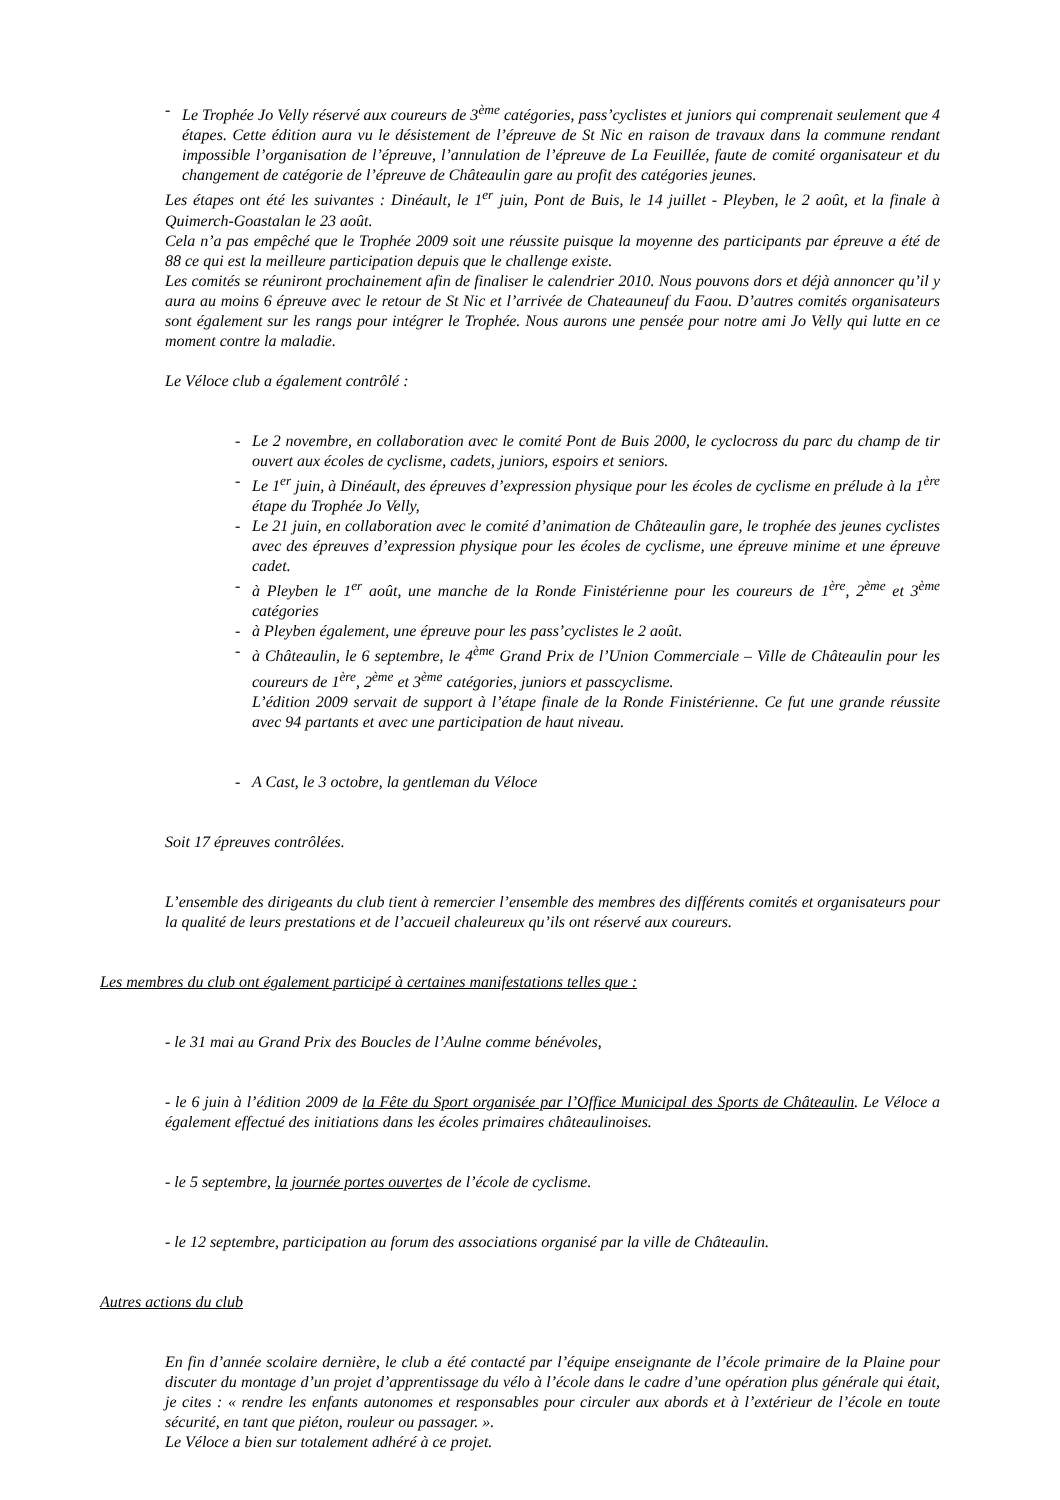- Le Trophée Jo Velly réservé aux coureurs de 3<sup>ème</sup> catégories, pass’cyclistes et juniors qui comprenait seulement que 4 étapes. Cette édition aura vu le désistement de l’épreuve de St Nic en raison de travaux dans la commune rendant impossible l’organisation de l’épreuve, l’annulation de l’épreuve de La Feuillée, faute de comité organisateur et du changement de catégorie de l’épreuve de Châteaulin gare au profit des catégories jeunes.
Les étapes ont été les suivantes : Dinéault, le 1<sup>er</sup> juin, Pont de Buis, le 14 juillet - Pleyben, le 2 août, et la finale à Quimerch-Goastalan le 23 août.
Cela n’a pas empêché que le Trophée 2009 soit une réussite puisque la moyenne des participants par épreuve a été de 88 ce qui est la meilleure participation depuis que le challenge existe.
Les comités se réuniront prochainement afin de finaliser le calendrier 2010. Nous pouvons dors et déjà annoncer qu’il y aura au moins 6 épreuve avec le retour de St Nic et l’arrivée de Chateauneuf du Faou. D’autres comités organisateurs sont également sur les rangs pour intégrer le Trophée. Nous aurons une pensée pour notre ami Jo Velly qui lutte en ce moment contre la maladie.
Le Véloce club a également contrôlé :
- Le 2 novembre, en collaboration avec le comité Pont de Buis 2000, le cyclocross du parc du champ de tir ouvert aux écoles de cyclisme, cadets, juniors, espoirs et seniors.
- Le 1<sup>er</sup> juin, à Dinéault, des épreuves d’expression physique pour les écoles de cyclisme en prélude à la 1<sup>ère</sup> étape du Trophée Jo Velly,
- Le 21 juin, en collaboration avec le comité d’animation de Châteaulin gare, le trophée des jeunes cyclistes avec des épreuves d’expression physique pour les écoles de cyclisme, une épreuve minime et une épreuve cadet.
- à Pleyben le 1<sup>er</sup> août, une manche de la Ronde Finistérienne pour les coureurs de 1<sup>ère</sup>, 2<sup>ème</sup> et 3<sup>ème</sup> catégories
- à Pleyben également, une épreuve pour les pass’cyclistes le 2 août.
- à Châteaulin, le 6 septembre, le 4<sup>ème</sup> Grand Prix de l’Union Commerciale – Ville de Châteaulin pour les coureurs de 1<sup>ère</sup>, 2<sup>ème</sup> et 3<sup>ème</sup> catégories, juniors et passcyclisme.
L’édition 2009 servait de support à l’étape finale de la Ronde Finistérienne. Ce fut une grande réussite avec 94 partants et avec une participation de haut niveau.
- A Cast, le 3 octobre, la gentleman du Véloce
Soit 17 épreuves contrôlées.
L’ensemble des dirigeants du club tient à remercier l’ensemble des membres des différents comités et organisateurs pour la qualité de leurs prestations et de l’accueil chaleureux qu’ils ont réservé aux coureurs.
Les membres du club ont également participé à certaines manifestations telles que :
- le 31 mai au Grand Prix des Boucles de l’Aulne comme bénévoles,
- le 6 juin à l’édition 2009 de la Fête du Sport organisée par l’Office Municipal des Sports de Châteaulin. Le Véloce a également effectué des initiations dans les écoles primaires châteaulinoises.
- le 5 septembre, la journée portes ouvertes de l’école de cyclisme.
- le 12 septembre, participation au forum des associations organisé par la ville de Châteaulin.
Autres actions du club
En fin d’année scolaire dernière, le club a été contacté par l’équipe enseignante de l’école primaire de la Plaine pour discuter du montage d’un projet d’apprentissage du vélo à l’école dans le cadre d’une opération plus générale qui était, je cites : « rendre les enfants autonomes et responsables pour circuler aux abords et à l’extérieur de l’école en toute sécurité, en tant que piéton, rouleur ou passager. ».
Le Véloce a bien sur totalement adhéré à ce projet.